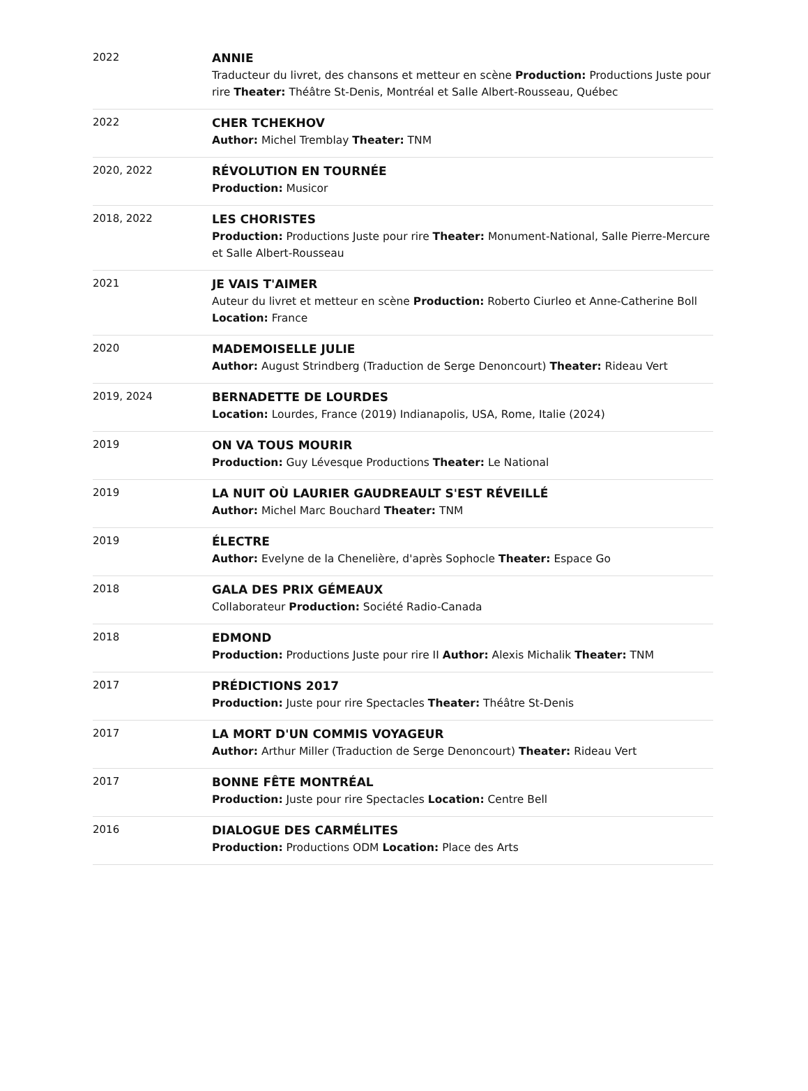| 2022 | ANNIE Traducteur du livret, des chansons et metteur en scène Production: Productions Juste pour rire Theater: Théâtre St-Denis, Montréal et Salle Albert-Rousseau, Québec |
| 2022 | CHER TCHEKHOV Author: Michel Tremblay Theater: TNM |
| 2020, 2022 | RÉVOLUTION EN TOURNÉE Production: Musicor |
| 2018, 2022 | LES CHORISTES Production: Productions Juste pour rire Theater: Monument-National, Salle Pierre-Mercure et Salle Albert-Rousseau |
| 2021 | JE VAIS T'AIMER Auteur du livret et metteur en scène Production: Roberto Ciurleo et Anne-Catherine Boll Location: France |
| 2020 | MADEMOISELLE JULIE Author: August Strindberg (Traduction de Serge Denoncourt) Theater: Rideau Vert |
| 2019, 2024 | BERNADETTE DE LOURDES Location: Lourdes, France (2019) Indianapolis, USA, Rome, Italie (2024) |
| 2019 | ON VA TOUS MOURIR Production: Guy Lévesque Productions Theater: Le National |
| 2019 | LA NUIT OÙ LAURIER GAUDREAULT S'EST RÉVEILLÉ Author: Michel Marc Bouchard Theater: TNM |
| 2019 | ÉLECTRE Author: Evelyne de la Chenelière, d'après Sophocle Theater: Espace Go |
| 2018 | GALA DES PRIX GÉMEAUX Collaborateur Production: Société Radio-Canada |
| 2018 | EDMOND Production: Productions Juste pour rire II Author: Alexis Michalik Theater: TNM |
| 2017 | PRÉDICTIONS 2017 Production: Juste pour rire Spectacles Theater: Théâtre St-Denis |
| 2017 | LA MORT D'UN COMMIS VOYAGEUR Author: Arthur Miller (Traduction de Serge Denoncourt) Theater: Rideau Vert |
| 2017 | BONNE FÊTE MONTRÉAL Production: Juste pour rire Spectacles Location: Centre Bell |
| 2016 | DIALOGUE DES CARMÉLITES Production: Productions ODM Location: Place des Arts |